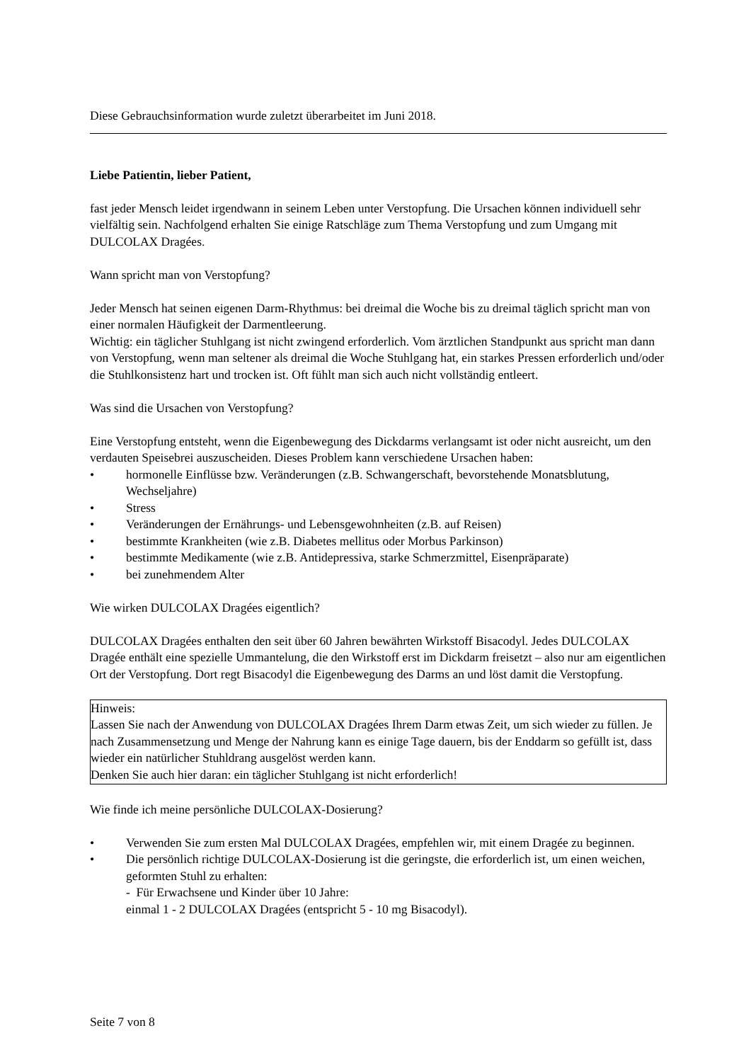Diese Gebrauchsinformation wurde zuletzt überarbeitet im Juni 2018.
Liebe Patientin, lieber Patient,
fast jeder Mensch leidet irgendwann in seinem Leben unter Verstopfung. Die Ursachen können individuell sehr vielfältig sein. Nachfolgend erhalten Sie einige Ratschläge zum Thema Verstopfung und zum Umgang mit DULCOLAX Dragées.
Wann spricht man von Verstopfung?
Jeder Mensch hat seinen eigenen Darm-Rhythmus: bei dreimal die Woche bis zu dreimal täglich spricht man von einer normalen Häufigkeit der Darmentleerung.
Wichtig: ein täglicher Stuhlgang ist nicht zwingend erforderlich. Vom ärztlichen Standpunkt aus spricht man dann von Verstopfung, wenn man seltener als dreimal die Woche Stuhlgang hat, ein starkes Pressen erforderlich und/oder die Stuhlkonsistenz hart und trocken ist. Oft fühlt man sich auch nicht vollständig entleert.
Was sind die Ursachen von Verstopfung?
Eine Verstopfung entsteht, wenn die Eigenbewegung des Dickdarms verlangsamt ist oder nicht ausreicht, um den verdauten Speisebrei auszuscheiden. Dieses Problem kann verschiedene Ursachen haben:
• hormonelle Einflüsse bzw. Veränderungen (z.B. Schwangerschaft, bevorstehende Monatsblutung, Wechseljahre)
• Stress
• Veränderungen der Ernährungs- und Lebensgewohnheiten (z.B. auf Reisen)
• bestimmte Krankheiten (wie z.B. Diabetes mellitus oder Morbus Parkinson)
• bestimmte Medikamente (wie z.B. Antidepressiva, starke Schmerzmittel, Eisenpräparate)
• bei zunehmendem Alter
Wie wirken DULCOLAX Dragées eigentlich?
DULCOLAX Dragées enthalten den seit über 60 Jahren bewährten Wirkstoff Bisacodyl. Jedes DULCOLAX Dragée enthält eine spezielle Ummantelung, die den Wirkstoff erst im Dickdarm freisetzt – also nur am eigentlichen Ort der Verstopfung. Dort regt Bisacodyl die Eigenbewegung des Darms an und löst damit die Verstopfung.
Hinweis:
Lassen Sie nach der Anwendung von DULCOLAX Dragées Ihrem Darm etwas Zeit, um sich wieder zu füllen. Je nach Zusammensetzung und Menge der Nahrung kann es einige Tage dauern, bis der Enddarm so gefüllt ist, dass wieder ein natürlicher Stuhldrang ausgelöst werden kann.
Denken Sie auch hier daran: ein täglicher Stuhlgang ist nicht erforderlich!
Wie finde ich meine persönliche DULCOLAX-Dosierung?
• Verwenden Sie zum ersten Mal DULCOLAX Dragées, empfehlen wir, mit einem Dragée zu beginnen.
• Die persönlich richtige DULCOLAX-Dosierung ist die geringste, die erforderlich ist, um einen weichen, geformten Stuhl zu erhalten:
- Für Erwachsene und Kinder über 10 Jahre:
einmal 1 - 2 DULCOLAX Dragées (entspricht 5 - 10 mg Bisacodyl).
Seite 7 von 8